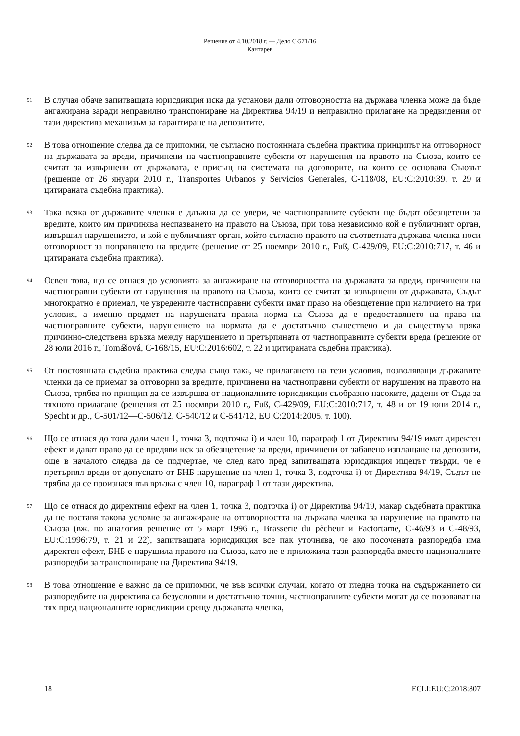Решение от 4.10.2018 г. — Дело C-571/16
Кантарев
91
В случая обаче запитващата юрисдикция иска да установи дали отговорността на държава членка може да бъде ангажирана заради неправилно транспониране на Директива 94/19 и неправилно прилагане на предвидения от тази директива механизъм за гарантиране на депозитите.
92
В това отношение следва да се припомни, че съгласно постоянната съдебна практика принципът на отговорност на държавата за вреди, причинени на частноправните субекти от нарушения на правото на Съюза, които се считат за извършени от държавата, е присъщ на системата на договорите, на които се основава Съюзът (решение от 26 януари 2010 г., Transportes Urbanos y Servicios Generales, C-118/08, EU:C:2010:39, т. 29 и цитираната съдебна практика).
93
Така всяка от държавите членки е длъжна да се увери, че частноправните субекти ще бъдат обезщетени за вредите, които им причинява неспазването на правото на Съюза, при това независимо кой е публичният орган, извършил нарушението, и кой е публичният орган, който съгласно правото на съответната държава членка носи отговорност за поправянето на вредите (решение от 25 ноември 2010 г., Fuß, C-429/09, EU:C:2010:717, т. 46 и цитираната съдебна практика).
94
Освен това, що се отнася до условията за ангажиране на отговорността на държавата за вреди, причинени на частноправни субекти от нарушения на правото на Съюза, които се считат за извършени от държавата, Съдът многократно е приемал, че увредените частноправни субекти имат право на обезщетение при наличието на три условия, а именно предмет на нарушената правна норма на Съюза да е предоставянето на права на частноправните субекти, нарушението на нормата да е достатъчно съществено и да съществува пряка причинно-следствена връзка между нарушението и претърпяната от частноправните субекти вреда (решение от 28 юли 2016 г., Tomášová, C-168/15, EU:C:2016:602, т. 22 и цитираната съдебна практика).
95
От постоянната съдебна практика следва също така, че прилагането на тези условия, позволяващи държавите членки да се приемат за отговорни за вредите, причинени на частноправни субекти от нарушения на правото на Съюза, трябва по принцип да се извършва от националните юрисдикции съобразно насоките, дадени от Съда за тяхното прилагане (решения от 25 ноември 2010 г., Fuß, C-429/09, EU:C:2010:717, т. 48 и от 19 юни 2014 г., Specht и др., C-501/12—C-506/12, C-540/12 и C-541/12, EU:C:2014:2005, т. 100).
96
Що се отнася до това дали член 1, точка 3, подточка i) и член 10, параграф 1 от Директива 94/19 имат директен ефект и дават право да се предяви иск за обезщетение за вреди, причинени от забавено изплащане на депозити, още в началото следва да се подчертае, че след като пред запитващата юрисдикция ищецът твърди, че е претърпял вреди от допуснато от БНБ нарушение на член 1, точка 3, подточка i) от Директива 94/19, Съдът не трябва да се произнася във връзка с член 10, параграф 1 от тази директива.
97
Що се отнася до директния ефект на член 1, точка 3, подточка i) от Директива 94/19, макар съдебната практика да не поставя такова условие за ангажиране на отговорността на държава членка за нарушение на правото на Съюза (вж. по аналогия решение от 5 март 1996 г., Brasserie du pêcheur и Factortame, C-46/93 и C-48/93, EU:C:1996:79, т. 21 и 22), запитващата юрисдикция все пак уточнява, че ако посочената разпоредба има директен ефект, БНБ е нарушила правото на Съюза, като не е приложила тази разпоредба вместо националните разпоредби за транспониране на Директива 94/19.
98
В това отношение е важно да се припомни, че във всички случаи, когато от гледна точка на съдържанието си разпоредбите на директива са безусловни и достатъчно точни, частноправните субекти могат да се позовават на тях пред националните юрисдикции срещу държавата членка,
18 ECLI:EU:C:2018:807